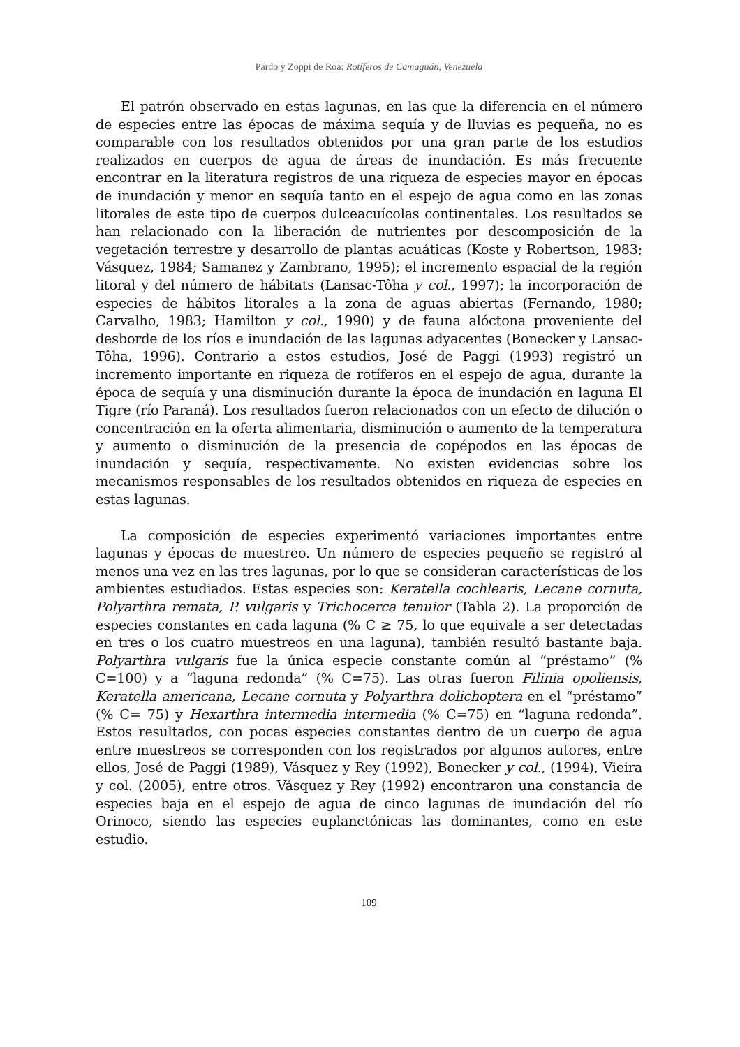Pardo y Zoppi de Roa: Rotíferos de Camaguán, Venezuela
El patrón observado en estas lagunas, en las que la diferencia en el número de especies entre las épocas de máxima sequía y de lluvias es pequeña, no es comparable con los resultados obtenidos por una gran parte de los estudios realizados en cuerpos de agua de áreas de inundación. Es más frecuente encontrar en la literatura registros de una riqueza de especies mayor en épocas de inundación y menor en sequía tanto en el espejo de agua como en las zonas litorales de este tipo de cuerpos dulceacuícolas continentales. Los resultados se han relacionado con la liberación de nutrientes por descomposición de la vegetación terrestre y desarrollo de plantas acuáticas (Koste y Robertson, 1983; Vásquez, 1984; Samanez y Zambrano, 1995); el incremento espacial de la región litoral y del número de hábitats (Lansac-Tôha y col., 1997); la incorporación de especies de hábitos litorales a la zona de aguas abiertas (Fernando, 1980; Carvalho, 1983; Hamilton y col., 1990) y de fauna alóctona proveniente del desborde de los ríos e inundación de las lagunas adyacentes (Bonecker y Lansac-Tôha, 1996). Contrario a estos estudios, José de Paggi (1993) registró un incremento importante en riqueza de rotíferos en el espejo de agua, durante la época de sequía y una disminución durante la época de inundación en laguna El Tigre (río Paraná). Los resultados fueron relacionados con un efecto de dilución o concentración en la oferta alimentaria, disminución o aumento de la temperatura y aumento o disminución de la presencia de copépodos en las épocas de inundación y sequía, respectivamente. No existen evidencias sobre los mecanismos responsables de los resultados obtenidos en riqueza de especies en estas lagunas.
La composición de especies experimentó variaciones importantes entre lagunas y épocas de muestreo. Un número de especies pequeño se registró al menos una vez en las tres lagunas, por lo que se consideran características de los ambientes estudiados. Estas especies son: Keratella cochlearis, Lecane cornuta, Polyarthra remata, P. vulgaris y Trichocerca tenuior (Tabla 2). La proporción de especies constantes en cada laguna (% C ≥ 75, lo que equivale a ser detectadas en tres o los cuatro muestreos en una laguna), también resultó bastante baja. Polyarthra vulgaris fue la única especie constante común al “préstamo” (% C=100) y a “laguna redonda” (% C=75). Las otras fueron Filinia opoliensis, Keratella americana, Lecane cornuta y Polyarthra dolichoptera en el “préstamo” (% C= 75) y Hexarthra intermedia intermedia (% C=75) en “laguna redonda”. Estos resultados, con pocas especies constantes dentro de un cuerpo de agua entre muestreos se corresponden con los registrados por algunos autores, entre ellos, José de Paggi (1989), Vásquez y Rey (1992), Bonecker y col., (1994), Vieira y col. (2005), entre otros. Vásquez y Rey (1992) encontraron una constancia de especies baja en el espejo de agua de cinco lagunas de inundación del río Orinoco, siendo las especies euplanctónicas las dominantes, como en este estudio.
109